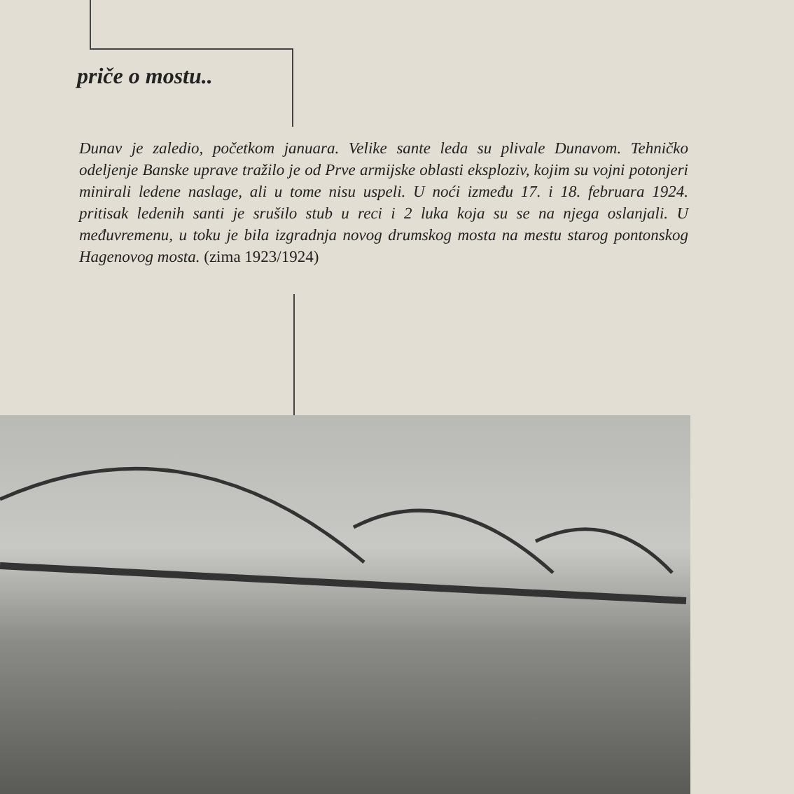priče o mostu..
Dunav je zaledio, početkom januara. Velike sante leda su plivale Dunavom. Tehničko odeljenje Banske uprave tražilo je od Prve armijske oblasti eksploziv, kojim su vojni potonjeri minirali ledene naslage, ali u tome nisu uspeli. U noći između 17. i 18. februara 1924. pritisak ledenih santi je srušilo stub u reci i 2 luka koja su se na njega oslanjali. U međuvremenu, u toku je bila izgradnja novog drumskog mosta na mestu starog pontonskog Hagenovog mosta. (zima 1923/1924)